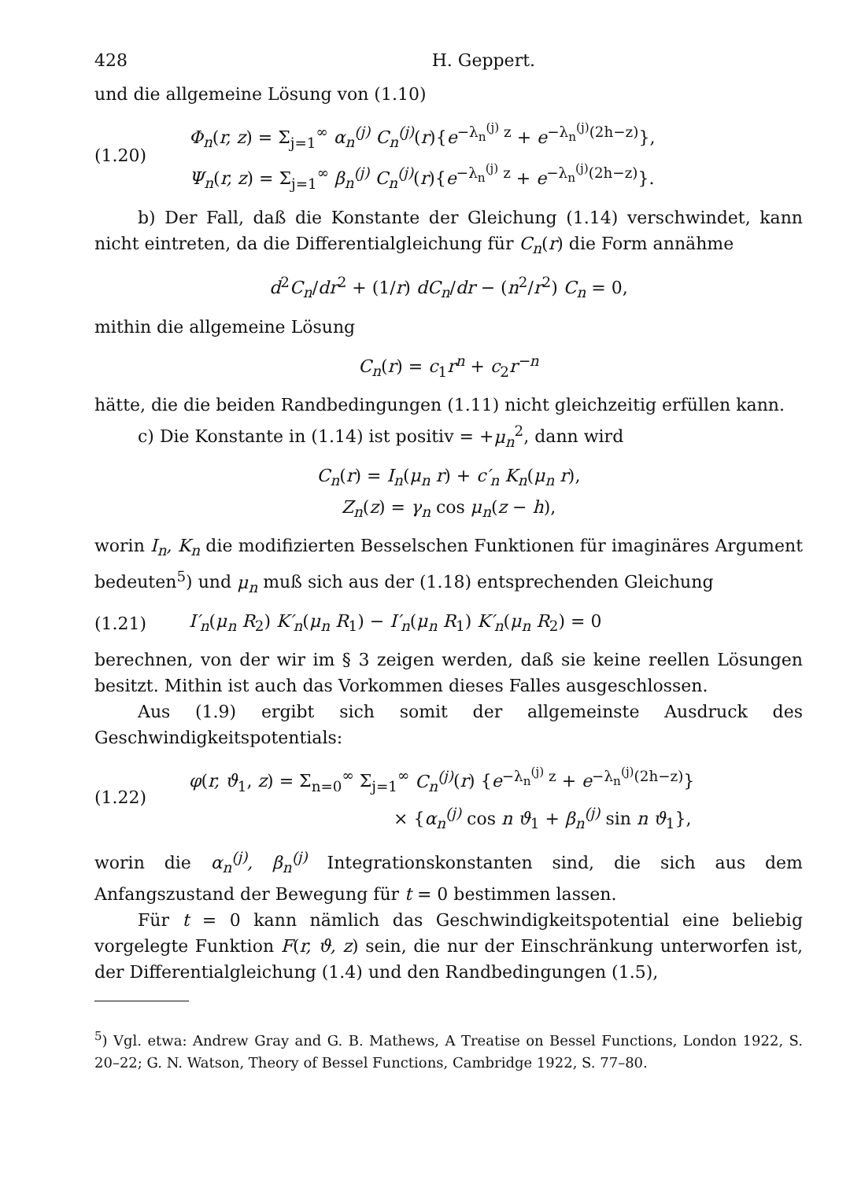428 H. Geppert.
und die allgemeine Lösung von (1.10)
(1.20)
Φ<sub>n</sub>(r, z) = Σ<sub>j=1</sub><sup>∞</sup> α<sub>n</sub><sup>(j)</sup> C<sub>n</sub><sup>(j)</sup>(r){e<sup>−λ<sub>n</sub><sup>(j)</sup> z</sup> + e<sup>−λ<sub>n</sub><sup>(j)</sup>(2h−z)</sup>},
Ψ<sub>n</sub>(r, z) = Σ<sub>j=1</sub><sup>∞</sup> β<sub>n</sub><sup>(j)</sup> C<sub>n</sub><sup>(j)</sup>(r){e<sup>−λ<sub>n</sub><sup>(j)</sup> z</sup> + e<sup>−λ<sub>n</sub><sup>(j)</sup>(2h−z)</sup>}.
b) Der Fall, daß die Konstante der Gleichung (1.14) verschwindet, kann nicht eintreten, da die Differentialgleichung für C<sub>n</sub>(r) die Form annähme
d<sup>2</sup>C<sub>n</sub>/dr<sup>2</sup> + (1/r) dC<sub>n</sub>/dr − (n<sup>2</sup>/r<sup>2</sup>) C<sub>n</sub> = 0,
mithin die allgemeine Lösung
C<sub>n</sub>(r) = c<sub>1</sub>r<sup>n</sup> + c<sub>2</sub>r<sup>−n</sup>
hätte, die die beiden Randbedingungen (1.11) nicht gleichzeitig erfüllen kann.
c) Die Konstante in (1.14) ist positiv = +μ<sub>n</sub><sup>2</sup>, dann wird
C<sub>n</sub>(r) = I<sub>n</sub>(μ<sub>n</sub> r) + c′<sub>n</sub> K<sub>n</sub>(μ<sub>n</sub> r),
Z<sub>n</sub>(z) = γ<sub>n</sub> cos μ<sub>n</sub>(z − h),
worin I<sub>n</sub>, K<sub>n</sub> die modifizierten Besselschen Funktionen für imaginäres Argument bedeuten<sup>5</sup>) und μ<sub>n</sub> muß sich aus der (1.18) entsprechenden Gleichung
(1.21) I′<sub>n</sub>(μ<sub>n</sub> R<sub>2</sub>) K′<sub>n</sub>(μ<sub>n</sub> R<sub>1</sub>) − I′<sub>n</sub>(μ<sub>n</sub> R<sub>1</sub>) K′<sub>n</sub>(μ<sub>n</sub> R<sub>2</sub>) = 0
berechnen, von der wir im § 3 zeigen werden, daß sie keine reellen Lösungen besitzt. Mithin ist auch das Vorkommen dieses Falles ausgeschlossen.
Aus (1.9) ergibt sich somit der allgemeinste Ausdruck des Geschwindigkeitspotentials:
(1.22)
φ(r, ϑ<sub>1</sub>, z) = Σ<sub>n=0</sub><sup>∞</sup> Σ<sub>j=1</sub><sup>∞</sup> C<sub>n</sub><sup>(j)</sup>(r) {e<sup>−λ<sub>n</sub><sup>(j)</sup> z</sup> + e<sup>−λ<sub>n</sub><sup>(j)</sup>(2h−z)</sup>}
× {α<sub>n</sub><sup>(j)</sup> cos n ϑ<sub>1</sub> + β<sub>n</sub><sup>(j)</sup> sin n ϑ<sub>1</sub>},
worin die α<sub>n</sub><sup>(j)</sup>, β<sub>n</sub><sup>(j)</sup> Integrationskonstanten sind, die sich aus dem Anfangszustand der Bewegung für t = 0 bestimmen lassen.
Für t = 0 kann nämlich das Geschwindigkeitspotential eine beliebig vorgelegte Funktion F(r, ϑ, z) sein, die nur der Einschränkung unterworfen ist, der Differentialgleichung (1.4) und den Randbedingungen (1.5),
<sup>5</sup>) Vgl. etwa: Andrew Gray and G. B. Mathews, A Treatise on Bessel Functions, London 1922, S. 20–22; G. N. Watson, Theory of Bessel Functions, Cambridge 1922, S. 77–80.